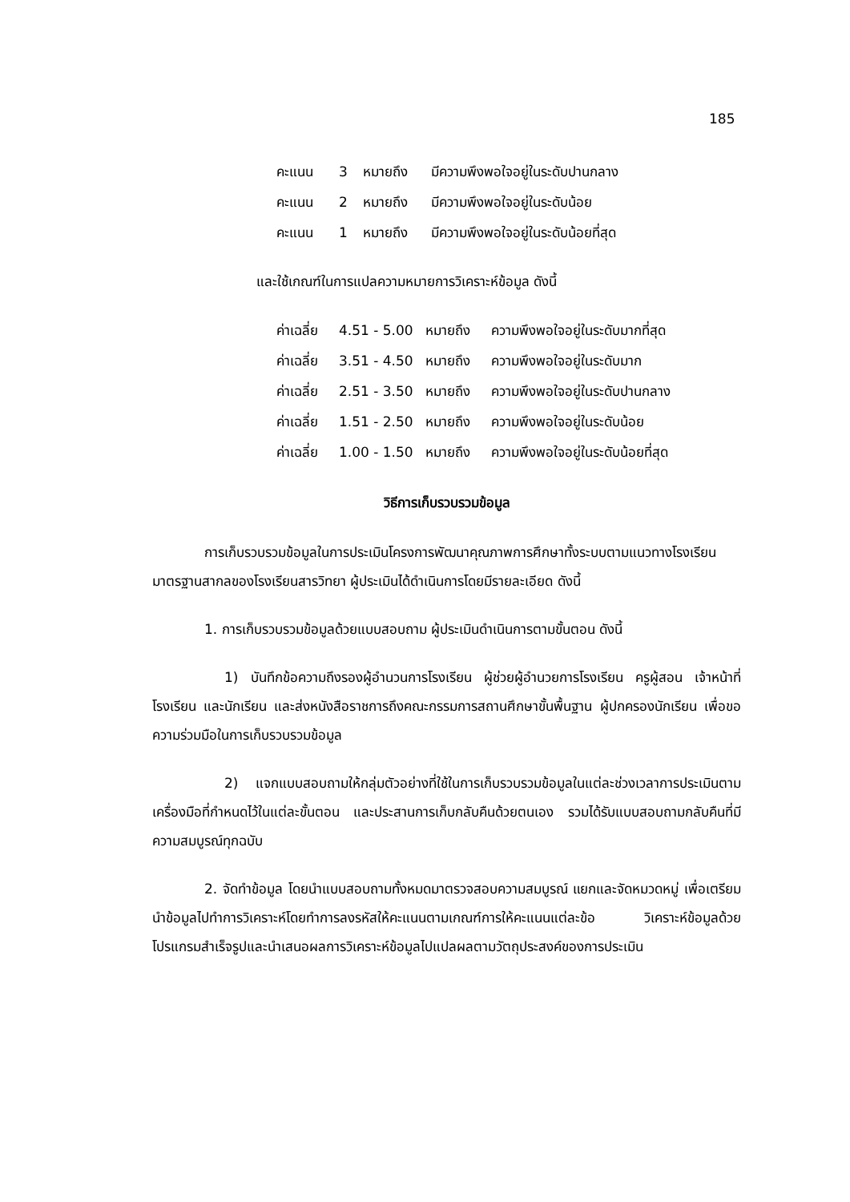185
คะแนน 3 หมายถึง มีความพึงพอใจอยู่ในระดับปานกลาง
คะแนน 2 หมายถึง มีความพึงพอใจอยู่ในระดับน้อย
คะแนน 1 หมายถึง มีความพึงพอใจอยู่ในระดับน้อยที่สุด
และใช้เกณฑ์ในการแปลความหมายการวิเคราะห์ข้อมูล ดังนี้
ค่าเฉลี่ย 4.51 - 5.00 หมายถึง ความพึงพอใจอยู่ในระดับมากที่สุด
ค่าเฉลี่ย 3.51 - 4.50 หมายถึง ความพึงพอใจอยู่ในระดับมาก
ค่าเฉลี่ย 2.51 - 3.50 หมายถึง ความพึงพอใจอยู่ในระดับปานกลาง
ค่าเฉลี่ย 1.51 - 2.50 หมายถึง ความพึงพอใจอยู่ในระดับน้อย
ค่าเฉลี่ย 1.00 - 1.50 หมายถึง ความพึงพอใจอยู่ในระดับน้อยที่สุด
วิธีการเก็บรวบรวมข้อมูล
การเก็บรวบรวมข้อมูลในการประเมินโครงการพัฒนาคุณภาพการศึกษาทั้งระบบตามแนวทางโรงเรียนมาตรฐานสากลของโรงเรียนสารวิทยา ผู้ประเมินได้ดำเนินการโดยมีรายละเอียด ดังนี้
1. การเก็บรวบรวมข้อมูลด้วยแบบสอบถาม ผู้ประเมินดำเนินการตามขั้นตอน ดังนี้
1) บันทึกข้อความถึงรองผู้อำนวนการโรงเรียน ผู้ช่วยผู้อำนวยการโรงเรียน ครูผู้สอน เจ้าหน้าที่โรงเรียน และนักเรียน และส่งหนังสือราชการถึงคณะกรรมการสถานศึกษาขั้นพื้นฐาน ผู้ปกครองนักเรียน เพื่อขอความร่วมมือในการเก็บรวบรวมข้อมูล
2) แจกแบบสอบถามให้กลุ่มตัวอย่างที่ใช้ในการเก็บรวบรวมข้อมูลในแต่ละช่วงเวลาการประเมินตามเครื่องมือที่กำหนดไว้ในแต่ละขั้นตอน และประสานการเก็บกลับคืนด้วยตนเอง รวมได้รับแบบสอบถามกลับคืนที่มีความสมบูรณ์ทุกฉบับ
2. จัดทำข้อมูล โดยนำแบบสอบถามทั้งหมดมาตรวจสอบความสมบูรณ์ แยกและจัดหมวดหมู่ เพื่อเตรียมนำข้อมูลไปทำการวิเคราะห์โดยทำการลงรหัสให้คะแนนตามเกณฑ์การให้คะแนนแต่ละข้อ วิเคราะห์ข้อมูลด้วยโปรแกรมสำเร็จรูปและนำเสนอผลการวิเคราะห์ข้อมูลไปแปลผลตามวัตถุประสงค์ของการประเมิน